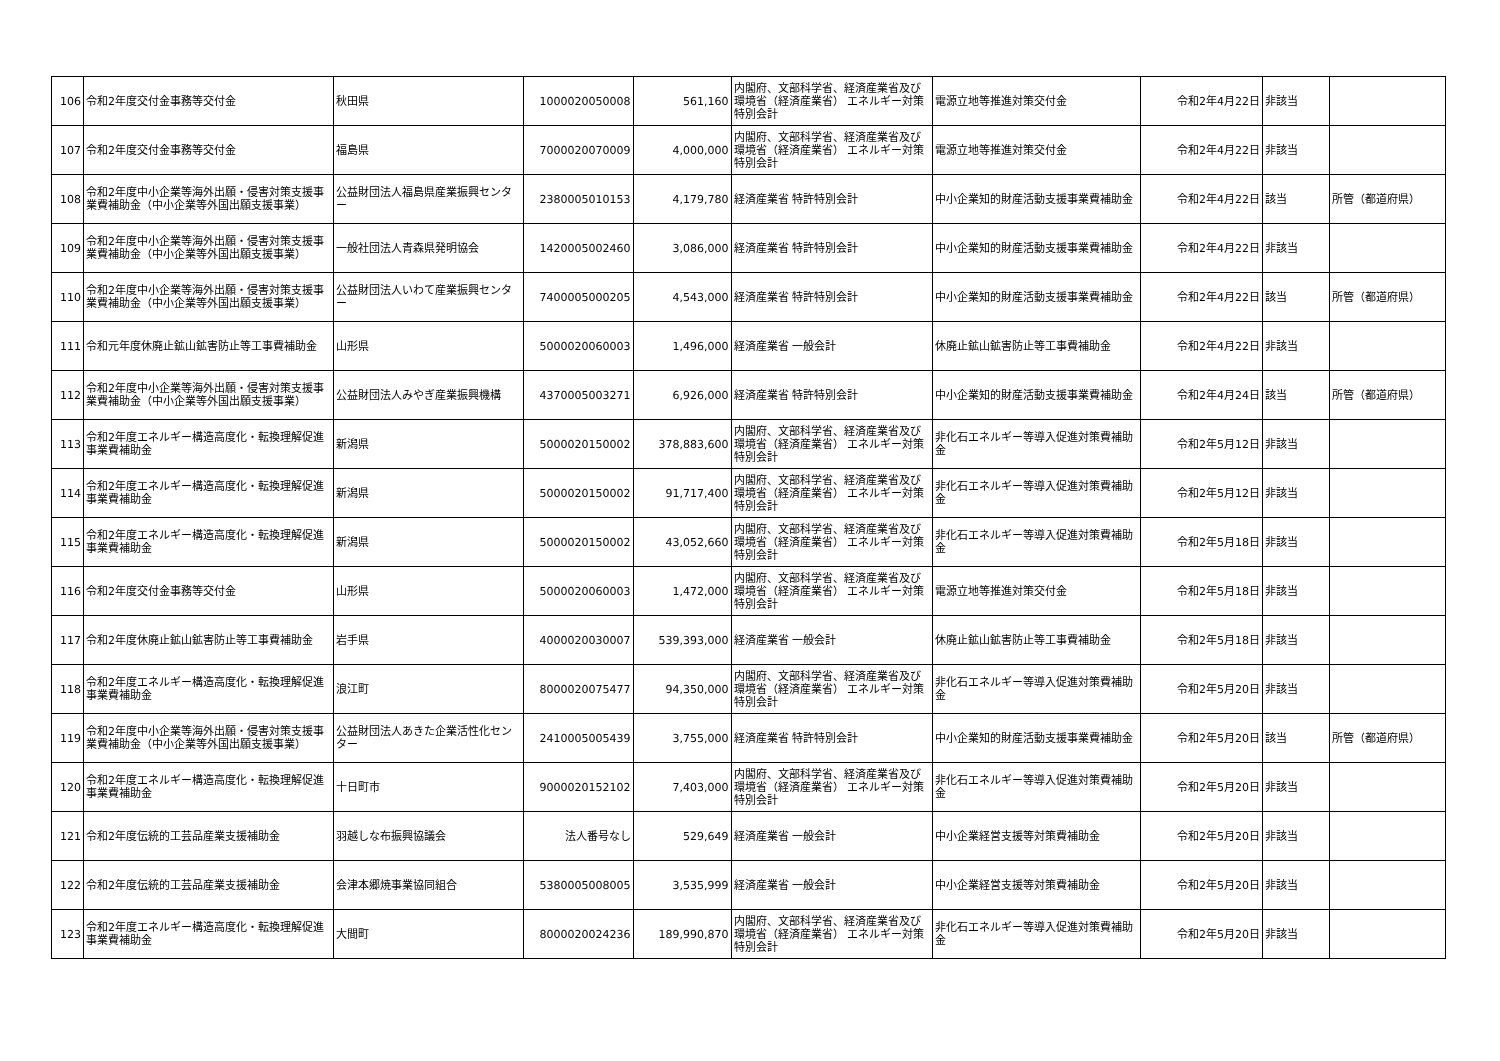| 106 | 令和2年度交付金事務等交付金 | 秋田県 | 1000020050008 | 561,160 | 内閣府、文部科学省、経済産業省及び環境省（経済産業省） エネルギー対策特別会計 | 電源立地等推進対策交付金 | 令和2年4月22日 | 非該当 | |
| 107 | 令和2年度交付金事務等交付金 | 福島県 | 7000020070009 | 4,000,000 | 内閣府、文部科学省、経済産業省及び環境省（経済産業省） エネルギー対策特別会計 | 電源立地等推進対策交付金 | 令和2年4月22日 | 非該当 | |
| 108 | 令和2年度中小企業等海外出願・侵害対策支援事業費補助金（中小企業等外国出願支援事業） | 公益財団法人福島県産業振興センター | 2380005010153 | 4,179,780 | 経済産業省 特許特別会計 | 中小企業知的財産活動支援事業費補助金 | 令和2年4月22日 | 該当 | 所管（都道府県） |
| 109 | 令和2年度中小企業等海外出願・侵害対策支援事業費補助金（中小企業等外国出願支援事業） | 一般社団法人青森県発明協会 | 1420005002460 | 3,086,000 | 経済産業省 特許特別会計 | 中小企業知的財産活動支援事業費補助金 | 令和2年4月22日 | 非該当 | |
| 110 | 令和2年度中小企業等海外出願・侵害対策支援事業費補助金（中小企業等外国出願支援事業） | 公益財団法人いわて産業振興センター | 7400005000205 | 4,543,000 | 経済産業省 特許特別会計 | 中小企業知的財産活動支援事業費補助金 | 令和2年4月22日 | 該当 | 所管（都道府県） |
| 111 | 令和元年度休廃止鉱山鉱害防止等工事費補助金 | 山形県 | 5000020060003 | 1,496,000 | 経済産業省 一般会計 | 休廃止鉱山鉱害防止等工事費補助金 | 令和2年4月22日 | 非該当 | |
| 112 | 令和2年度中小企業等海外出願・侵害対策支援事業費補助金（中小企業等外国出願支援事業） | 公益財団法人みやぎ産業振興機構 | 4370005003271 | 6,926,000 | 経済産業省 特許特別会計 | 中小企業知的財産活動支援事業費補助金 | 令和2年4月24日 | 該当 | 所管（都道府県） |
| 113 | 令和2年度エネルギー構造高度化・転換理解促進事業費補助金 | 新潟県 | 5000020150002 | 378,883,600 | 内閣府、文部科学省、経済産業省及び環境省（経済産業省） エネルギー対策特別会計 | 非化石エネルギー等導入促進対策費補助金 | 令和2年5月12日 | 非該当 | |
| 114 | 令和2年度エネルギー構造高度化・転換理解促進事業費補助金 | 新潟県 | 5000020150002 | 91,717,400 | 内閣府、文部科学省、経済産業省及び環境省（経済産業省） エネルギー対策特別会計 | 非化石エネルギー等導入促進対策費補助金 | 令和2年5月12日 | 非該当 | |
| 115 | 令和2年度エネルギー構造高度化・転換理解促進事業費補助金 | 新潟県 | 5000020150002 | 43,052,660 | 内閣府、文部科学省、経済産業省及び環境省（経済産業省） エネルギー対策特別会計 | 非化石エネルギー等導入促進対策費補助金 | 令和2年5月18日 | 非該当 | |
| 116 | 令和2年度交付金事務等交付金 | 山形県 | 5000020060003 | 1,472,000 | 内閣府、文部科学省、経済産業省及び環境省（経済産業省） エネルギー対策特別会計 | 電源立地等推進対策交付金 | 令和2年5月18日 | 非該当 | |
| 117 | 令和2年度休廃止鉱山鉱害防止等工事費補助金 | 岩手県 | 4000020030007 | 539,393,000 | 経済産業省 一般会計 | 休廃止鉱山鉱害防止等工事費補助金 | 令和2年5月18日 | 非該当 | |
| 118 | 令和2年度エネルギー構造高度化・転換理解促進事業費補助金 | 浪江町 | 8000020075477 | 94,350,000 | 内閣府、文部科学省、経済産業省及び環境省（経済産業省） エネルギー対策特別会計 | 非化石エネルギー等導入促進対策費補助金 | 令和2年5月20日 | 非該当 | |
| 119 | 令和2年度中小企業等海外出願・侵害対策支援事業費補助金（中小企業等外国出願支援事業） | 公益財団法人あきた企業活性化センター | 2410005005439 | 3,755,000 | 経済産業省 特許特別会計 | 中小企業知的財産活動支援事業費補助金 | 令和2年5月20日 | 該当 | 所管（都道府県） |
| 120 | 令和2年度エネルギー構造高度化・転換理解促進事業費補助金 | 十日町市 | 9000020152102 | 7,403,000 | 内閣府、文部科学省、経済産業省及び環境省（経済産業省） エネルギー対策特別会計 | 非化石エネルギー等導入促進対策費補助金 | 令和2年5月20日 | 非該当 | |
| 121 | 令和2年度伝統的工芸品産業支援補助金 | 羽越しな布振興協議会 | 法人番号なし | 529,649 | 経済産業省 一般会計 | 中小企業経営支援等対策費補助金 | 令和2年5月20日 | 非該当 | |
| 122 | 令和2年度伝統的工芸品産業支援補助金 | 会津本郷焼事業協同組合 | 5380005008005 | 3,535,999 | 経済産業省 一般会計 | 中小企業経営支援等対策費補助金 | 令和2年5月20日 | 非該当 | |
| 123 | 令和2年度エネルギー構造高度化・転換理解促進事業費補助金 | 大間町 | 8000020024236 | 189,990,870 | 内閣府、文部科学省、経済産業省及び環境省（経済産業省） エネルギー対策特別会計 | 非化石エネルギー等導入促進対策費補助金 | 令和2年5月20日 | 非該当 | |